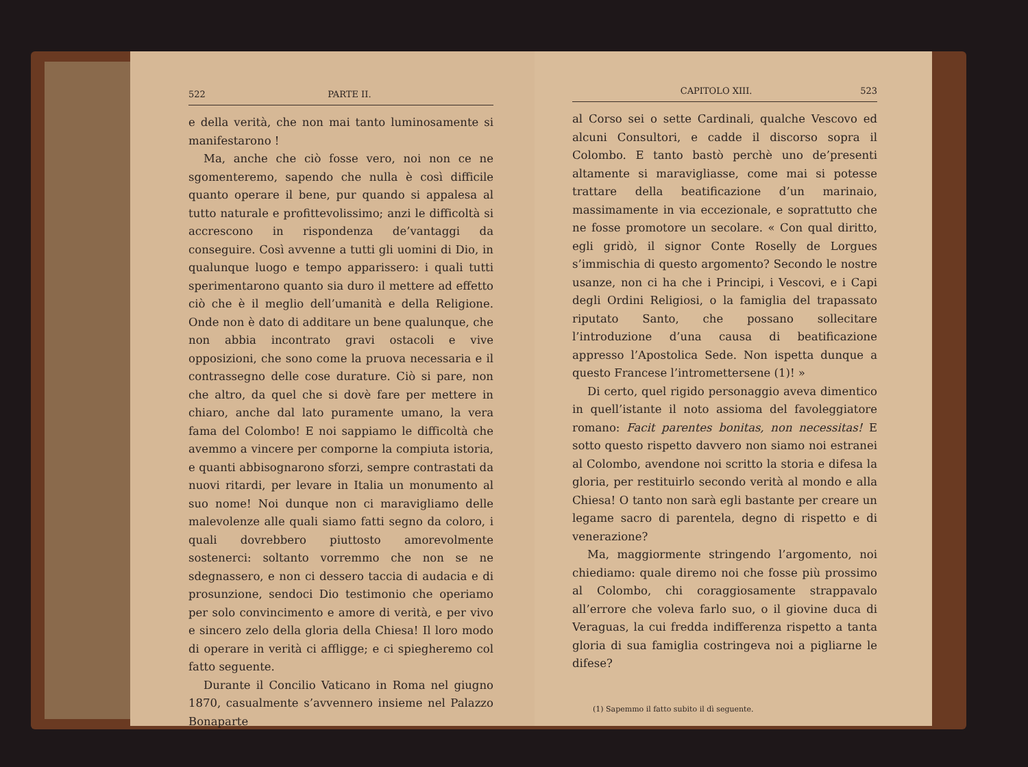522 PARTE II.
e della verità, che non mai tanto luminosamente si manifestarono !
Ma, anche che ciò fosse vero, noi non ce ne sgomenteremo, sapendo che nulla è così difficile quanto operare il bene, pur quando si appalesa al tutto naturale e profittevolissimo; anzi le difficoltà si accrescono in rispondenza de’vantaggi da conseguire. Così avvenne a tutti gli uomini di Dio, in qualunque luogo e tempo apparissero: i quali tutti sperimentarono quanto sia duro il mettere ad effetto ciò che è il meglio dell’umanità e della Religione. Onde non è dato di additare un bene qualunque, che non abbia incontrato gravi ostacoli e vive opposizioni, che sono come la pruova necessaria e il contrassegno delle cose durature. Ciò si pare, non che altro, da quel che si dovè fare per mettere in chiaro, anche dal lato puramente umano, la vera fama del Colombo! E noi sappiamo le difficoltà che avemmo a vincere per comporne la compiuta istoria, e quanti abbisognarono sforzi, sempre contrastati da nuovi ritardi, per levare in Italia un monumento al suo nome! Noi dunque non ci maravigliamo delle malevolenze alle quali siamo fatti segno da coloro, i quali dovrebbero piuttosto amorevolmente sostenerci: soltanto vorremmo che non se ne sdegnassero, e non ci dessero taccia di audacia e di prosunzione, sendoci Dio testimonio che operiamo per solo convincimento e amore di verità, e per vivo e sincero zelo della gloria della Chiesa! Il loro modo di operare in verità ci affligge; e ci spiegheremo col fatto seguente.
Durante il Concilio Vaticano in Roma nel giugno 1870, casualmente s’avvennero insieme nel Palazzo Bonaparte
CAPITOLO XIII. 523
al Corso sei o sette Cardinali, qualche Vescovo ed alcuni Consultori, e cadde il discorso sopra il Colombo. E tanto bastò perchè uno de’presenti altamente si maravigliasse, come mai si potesse trattare della beatificazione d’un marinaio, massimamente in via eccezionale, e soprattutto che ne fosse promotore un secolare. « Con qual diritto, egli gridò, il signor Conte Roselly de Lorgues s’immischia di questo argomento? Secondo le nostre usanze, non ci ha che i Principi, i Vescovi, e i Capi degli Ordini Religiosi, o la famiglia del trapassato riputato Santo, che possano sollecitare l’introduzione d’una causa di beatificazione appresso l’Apostolica Sede. Non ispetta dunque a questo Francese l’intromettersene (1)! »
Di certo, quel rigido personaggio aveva dimentico in quell’istante il noto assioma del favoleggiatore romano: Facit parentes bonitas, non necessitas! E sotto questo rispetto davvero non siamo noi estranei al Colombo, avendone noi scritto la storia e difesa la gloria, per restituirlo secondo verità al mondo e alla Chiesa! O tanto non sarà egli bastante per creare un legame sacro di parentela, degno di rispetto e di venerazione?
Ma, maggiormente stringendo l’argomento, noi chiediamo: quale diremo noi che fosse più prossimo al Colombo, chi coraggiosamente strappavalo all’errore che voleva farlo suo, o il giovine duca di Veraguas, la cui fredda indifferenza rispetto a tanta gloria di sua famiglia costringeva noi a pigliarne le difese?
(1) Sapemmo il fatto subito il dì seguente.